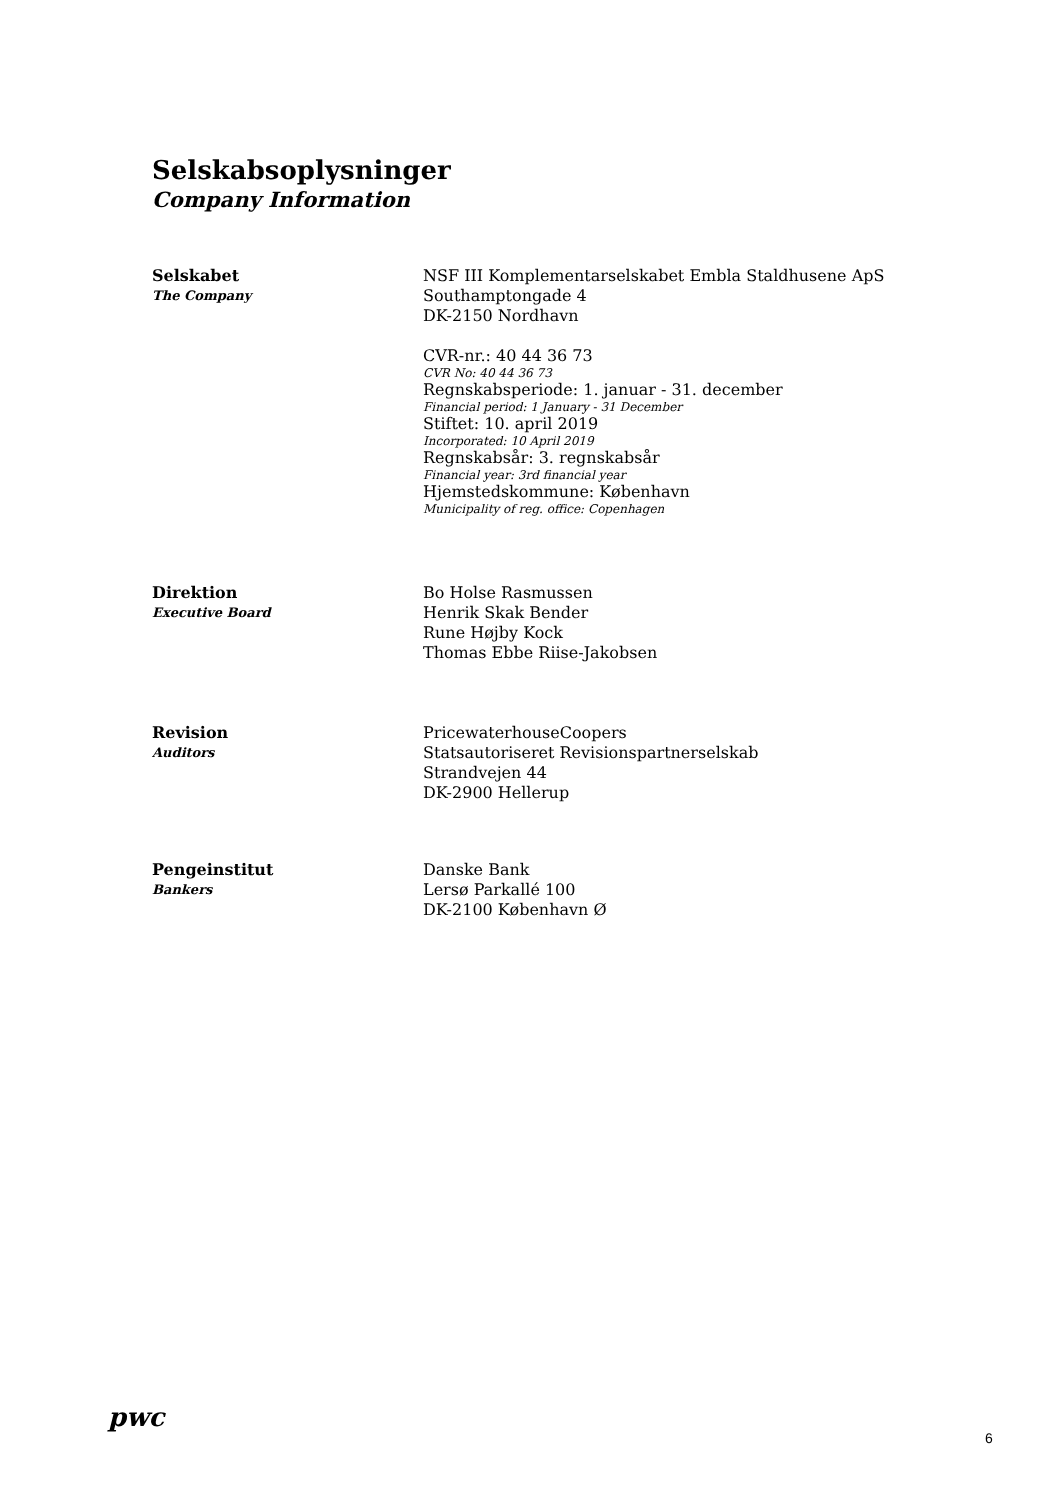Selskabsoplysninger
Company Information
Selskabet
The Company
NSF III Komplementarselskabet Embla Staldhusene ApS
Southamptongade 4
DK-2150 Nordhavn
CVR-nr.: 40 44 36 73
CVR No: 40 44 36 73
Regnskabsperiode: 1. januar - 31. december
Financial period: 1 January - 31 December
Stiftet: 10. april 2019
Incorporated: 10 April 2019
Regnskabsår: 3. regnskabsår
Financial year: 3rd financial year
Hjemstedskommune: København
Municipality of reg. office: Copenhagen
Direktion
Executive Board
Bo Holse Rasmussen
Henrik Skak Bender
Rune Højby Kock
Thomas Ebbe Riise-Jakobsen
Revision
Auditors
PricewaterhouseCoopers
Statsautoriseret Revisionspartnerselskab
Strandvejen 44
DK-2900 Hellerup
Pengeinstitut
Bankers
Danske Bank
Lersø Parkallé 100
DK-2100 København Ø
pwc
6